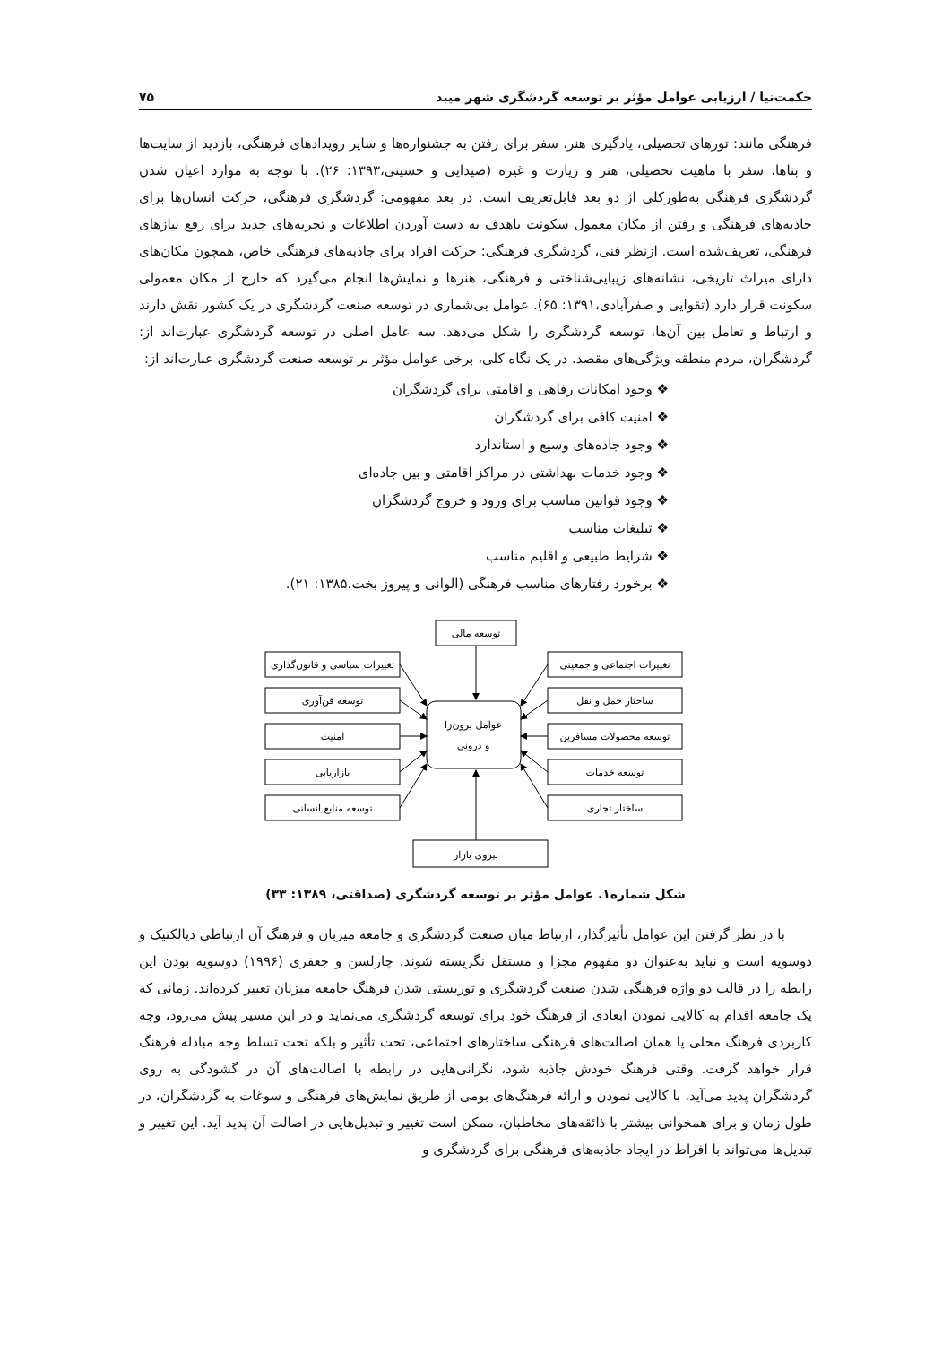حکمت‌نیا / ارزیابی عوامل مؤثر بر توسعه گردشگری شهر میبد ۷۵
فرهنگی مانند: تورهای تحصیلی، یادگیری هنر، سفر برای رفتن به جشنواره‌ها و سایر رویدادهای فرهنگی، بازدید از سایت‌ها و بناها، سفر با ماهیت تحصیلی، هنر و زیارت و غیره (صیدایی و حسینی،۱۳۹۳: ۲۶). با توجه به موارد اعیان شدن گردشگری فرهنگی به‌طورکلی از دو بعد قابل‌تعریف است. در بعد مفهومی: گردشگری فرهنگی، حرکت انسان‌ها برای جاذبه‌های فرهنگی و رفتن از مکان معمول سکونت باهدف به دست آوردن اطلاعات و تجربه‌های جدید برای رفع نیازهای فرهنگی، تعریف‌شده است. ازنظر فنی، گردشگری فرهنگی: حرکت افراد برای جاذبه‌های فرهنگی خاص، همچون مکان‌های دارای میراث تاریخی، نشانه‌های زیبایی‌شناختی و فرهنگی، هنرها و نمایش‌ها انجام می‌گیرد که خارج از مکان معمولی سکونت قرار دارد (تقوایی و صفرآبادی،۱۳۹۱: ۶۵). عوامل بی‌شماری در توسعه صنعت گردشگری در یک کشور نقش دارند و ارتباط و تعامل بین آن‌ها، توسعه گردشگری را شکل می‌دهد. سه عامل اصلی در توسعه گردشگری عبارت‌اند از: گردشگران، مردم منطقه ویژگی‌های مقصد. در یک نگاه کلی، برخی عوامل مؤثر بر توسعه صنعت گردشگری عبارت‌اند از:
وجود امکانات رفاهی و اقامتی برای گردشگران
امنیت کافی برای گردشگران
وجود جاده‌های وسیع و استاندارد
وجود خدمات بهداشتی در مراکز اقامتی و بین جاده‌ای
وجود قوانین مناسب برای ورود و خروج گردشگران
تبلیغات مناسب
شرایط طبیعی و اقلیم مناسب
برخورد رفتارهای مناسب فرهنگی (الوانی و پیروز بخت،۱۳۸۵: ۲۱).
توسعه مالی
تغییرات سیاسی و قانون‌گذاری
تغییرات اجتماعی و جمعیتی
توسعه فن‌آوری
ساختار حمل و نقل
امنیت
توسعه محصولات مسافرین
بازاریابی
توسعه خدمات
توسعه منابع انسانی
ساختار تجاری
نیروی بازار
عوامل برون‌زا
و درونی
شکل شماره۱. عوامل مؤثر بر توسعه گردشگری (صداقتی، ۱۳۸۹: ۳۳)
با در نظر گرفتن این عوامل تأثیرگذار، ارتباط میان صنعت گردشگری و جامعه میزبان و فرهنگ آن ارتباطی دیالکتیک و دوسویه است و نباید به‌عنوان دو مفهوم مجزا و مستقل نگریسته شوند. چارلسن و جعفری (۱۹۹۶) دوسویه بودن این رابطه را در قالب دو واژه فرهنگی شدن صنعت گردشگری و توریستی شدن فرهنگ جامعه میزبان تعبیر کرده‌اند. زمانی که یک جامعه اقدام به کالایی نمودن ابعادی از فرهنگ خود برای توسعه گردشگری می‌نماید و در این مسیر پیش می‌رود، وجه کاربردی فرهنگ محلی یا همان اصالت‌های فرهنگی ساختارهای اجتماعی، تحت تأثیر و بلکه تحت تسلط وجه مبادله فرهنگ قرار خواهد گرفت. وقتی فرهنگ خودش جاذبه شود، نگرانی‌هایی در رابطه با اصالت‌های آن در گشودگی به روی گردشگران پدید می‌آید. با کالایی نمودن و ارائه فرهنگ‌های بومی از طریق نمایش‌های فرهنگی و سوغات به گردشگران، در طول زمان و برای همخوانی بیشتر با ذائقه‌های مخاطبان، ممکن است تغییر و تبدیل‌هایی در اصالت آن پدید آید. این تغییر و تبدیل‌ها می‌تواند با افراط در ایجاد جاذبه‌های فرهنگی برای گردشگری و